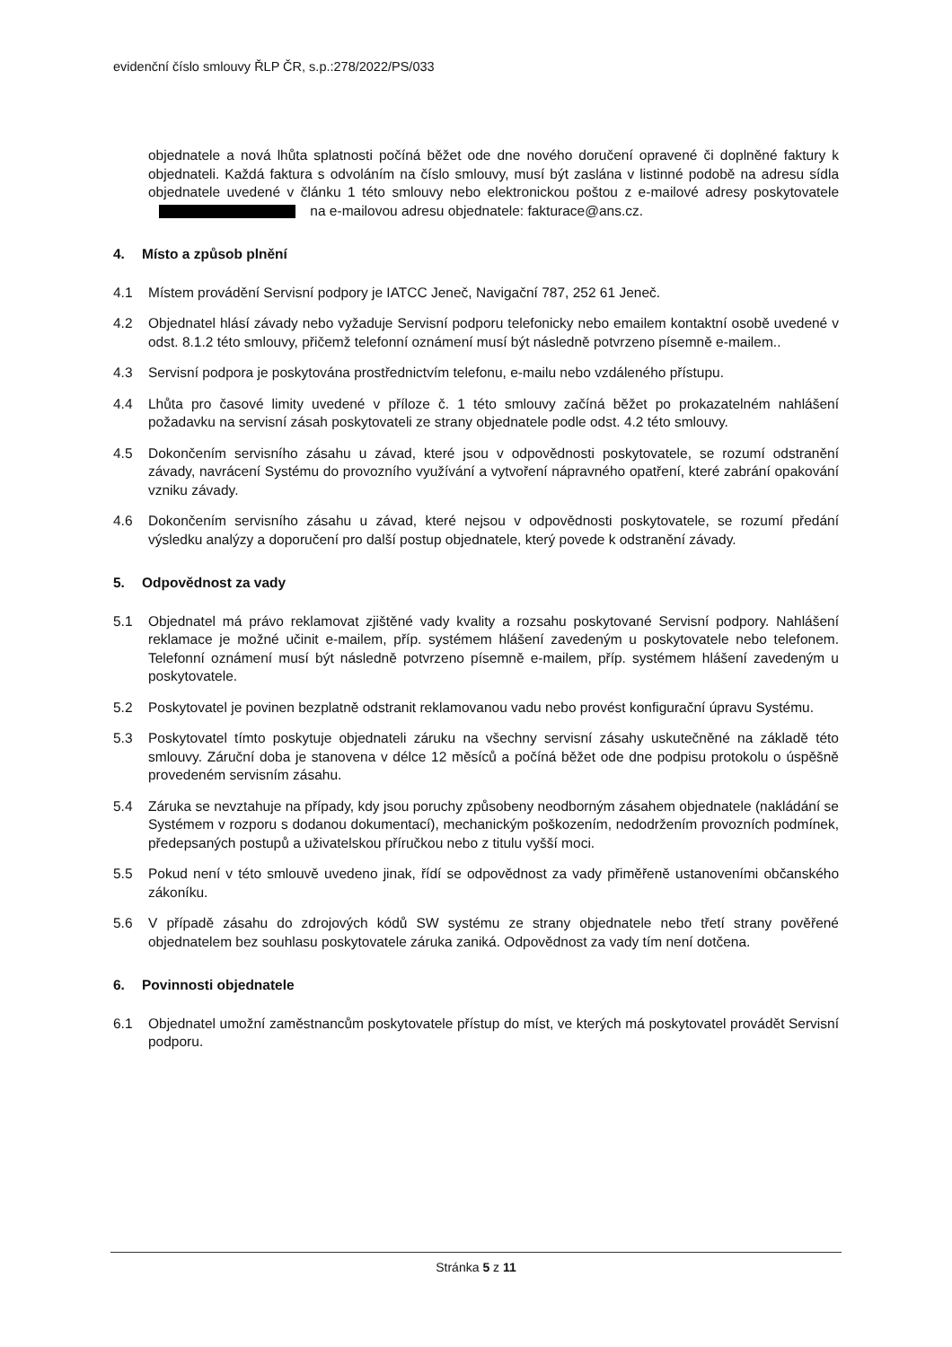evidenční číslo smlouvy ŘLP ČR, s.p.:278/2022/PS/033
objednatele a nová lhůta splatnosti počíná běžet ode dne nového doručení opravené či doplněné faktury k objednateli. Každá faktura s odvoláním na číslo smlouvy, musí být zaslána v listinné podobě na adresu sídla objednatele uvedené v článku 1 této smlouvy nebo elektronickou poštou z e-mailové adresy poskytovatele na e-mailovou adresu objednatele: fakturace@ans.cz.
4. Místo a způsob plnění
4.1 Místem provádění Servisní podpory je IATCC Jeneč, Navigační 787, 252 61 Jeneč.
4.2 Objednatel hlásí závady nebo vyžaduje Servisní podporu telefonicky nebo emailem kontaktní osobě uvedené v odst. 8.1.2 této smlouvy, přičemž telefonní oznámení musí být následně potvrzeno písemně e-mailem..
4.3 Servisní podpora je poskytována prostřednictvím telefonu, e-mailu nebo vzdáleného přístupu.
4.4 Lhůta pro časové limity uvedené v příloze č. 1 této smlouvy začíná běžet po prokazatelném nahlášení požadavku na servisní zásah poskytovateli ze strany objednatele podle odst. 4.2 této smlouvy.
4.5 Dokončením servisního zásahu u závad, které jsou v odpovědnosti poskytovatele, se rozumí odstranění závady, navrácení Systému do provozního využívání a vytvoření nápravného opatření, které zabrání opakování vzniku závady.
4.6 Dokončením servisního zásahu u závad, které nejsou v odpovědnosti poskytovatele, se rozumí předání výsledku analýzy a doporučení pro další postup objednatele, který povede k odstranění závady.
5. Odpovědnost za vady
5.1 Objednatel má právo reklamovat zjištěné vady kvality a rozsahu poskytované Servisní podpory. Nahlášení reklamace je možné učinit e-mailem, příp. systémem hlášení zavedeným u poskytovatele nebo telefonem. Telefonní oznámení musí být následně potvrzeno písemně e-mailem, příp. systémem hlášení zavedeným u poskytovatele.
5.2 Poskytovatel je povinen bezplatně odstranit reklamovanou vadu nebo provést konfigurační úpravu Systému.
5.3 Poskytovatel tímto poskytuje objednateli záruku na všechny servisní zásahy uskutečněné na základě této smlouvy. Záruční doba je stanovena v délce 12 měsíců a počíná běžet ode dne podpisu protokolu o úspěšně provedeném servisním zásahu.
5.4 Záruka se nevztahuje na případy, kdy jsou poruchy způsobeny neodborným zásahem objednatele (nakládání se Systémem v rozporu s dodanou dokumentací), mechanickým poškozením, nedodržením provozních podmínek, předepsaných postupů a uživatelskou příručkou nebo z titulu vyšší moci.
5.5 Pokud není v této smlouvě uvedeno jinak, řídí se odpovědnost za vady přiměřeně ustanoveními občanského zákoníku.
5.6 V případě zásahu do zdrojových kódů SW systému ze strany objednatele nebo třetí strany pověřené objednatelem bez souhlasu poskytovatele záruka zaniká. Odpovědnost za vady tím není dotčena.
6. Povinnosti objednatele
6.1 Objednatel umožní zaměstnancům poskytovatele přístup do míst, ve kterých má poskytovatel provádět Servisní podporu.
Stránka 5 z 11